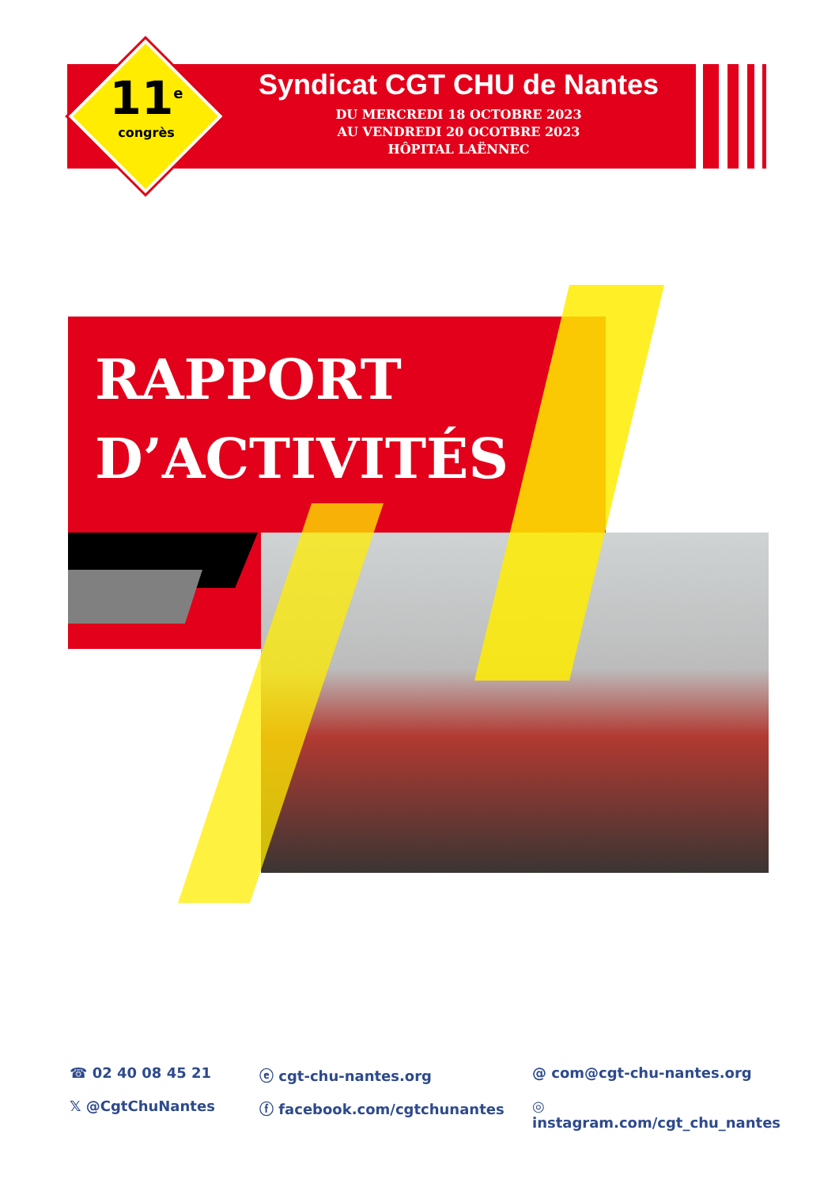11<sup>e</sup>
congrès
Syndicat CGT CHU de Nantes
DU MERCREDI 18 OCTOBRE 2023
AU VENDREDI 20 OCOTBRE 2023
HÔPITAL LAËNNEC
RAPPORT
D’ACTIVITÉS
☎ 02 40 08 45 21
ⓔ cgt-chu-nantes.org
@ com@cgt-chu-nantes.org
𝕏 @CgtChuNantes
ⓕ facebook.com/cgtchunantes
◎ instagram.com/cgt_chu_nantes